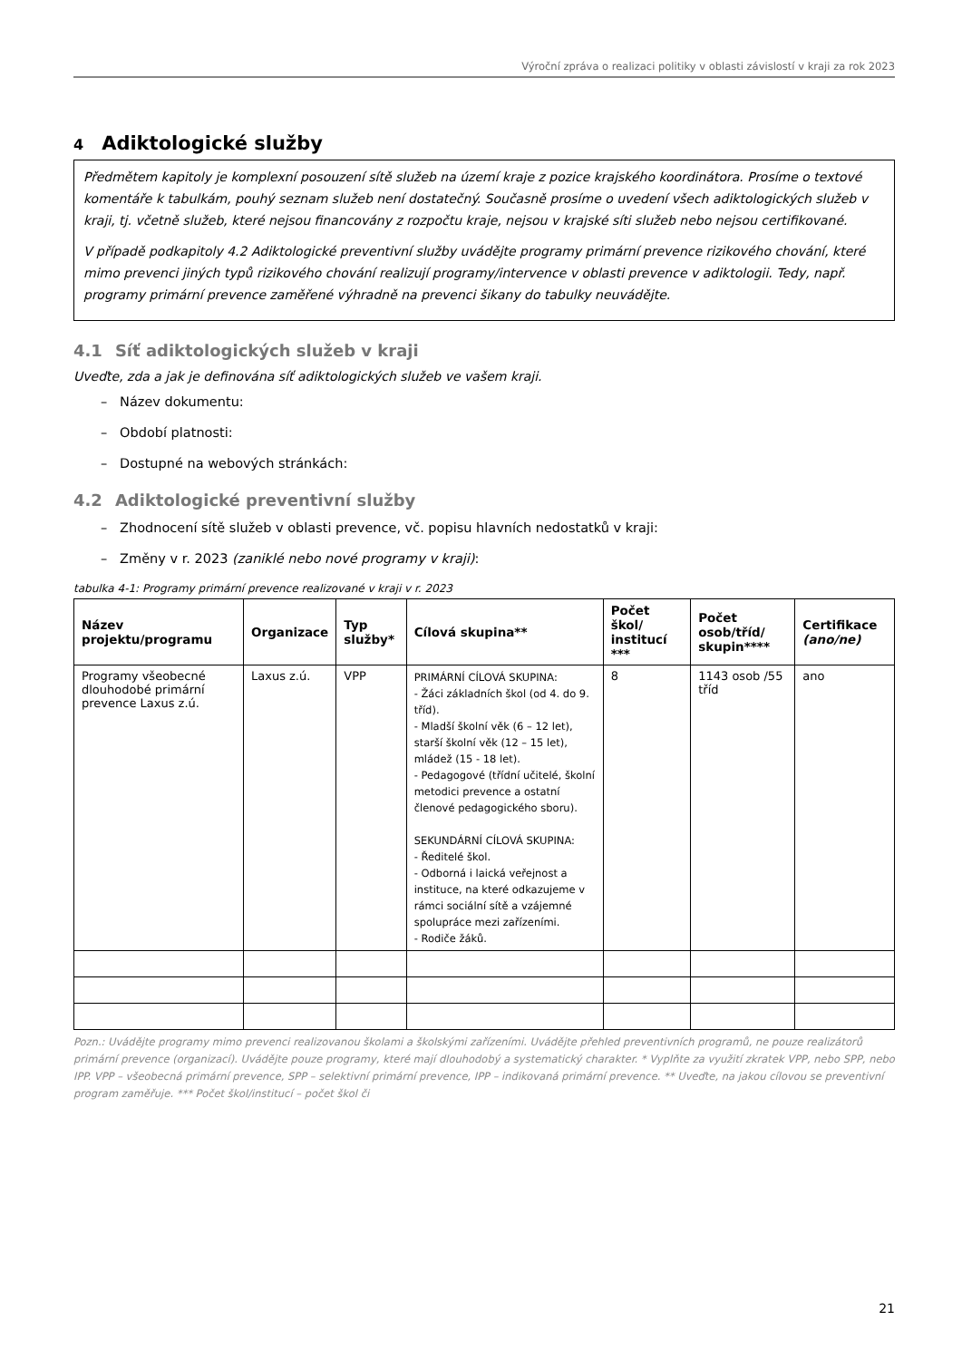Výroční zpráva o realizaci politiky v oblasti závislostí v kraji za rok 2023
4 Adiktologické služby
Předmětem kapitoly je komplexní posouzení sítě služeb na území kraje z pozice krajského koordinátora. Prosíme o textové komentáře k tabulkám, pouhý seznam služeb není dostatečný. Současně prosíme o uvedení všech adiktologických služeb v kraji, tj. včetně služeb, které nejsou financovány z rozpočtu kraje, nejsou v krajské síti služeb nebo nejsou certifikované.
V případě podkapitoly 4.2 Adiktologické preventivní služby uvádějte programy primární prevence rizikového chování, které mimo prevenci jiných typů rizikového chování realizují programy/intervence v oblasti prevence v adiktologii. Tedy, např. programy primární prevence zaměřené výhradně na prevenci šikany do tabulky neuvádějte.
4.1 Síť adiktologických služeb v kraji
Uveďte, zda a jak je definována síť adiktologických služeb ve vašem kraji.
– Název dokumentu:
– Období platnosti:
– Dostupné na webových stránkách:
4.2 Adiktologické preventivní služby
– Zhodnocení sítě služeb v oblasti prevence, vč. popisu hlavních nedostatků v kraji:
– Změny v r. 2023 (zaniklé nebo nové programy v kraji):
tabulka 4-1: Programy primární prevence realizované v kraji v r. 2023
| Název projektu/programu | Organizace | Typ služby* | Cílová skupina** | Počet škol/ institucí *** | Počet osob/tříd/ skupin**** | Certifikace (ano/ne) |
| --- | --- | --- | --- | --- | --- | --- |
| Programy všeobecné dlouhodobé primární prevence Laxus z.ú. | Laxus z.ú. | VPP | PRIMÁRNÍ CÍLOVÁ SKUPINA: - Žáci základních škol (od 4. do 9. tříd). - Mladší školní věk (6 – 12 let), starší školní věk (12 – 15 let), mládež (15 - 18 let). - Pedagogové (třídní učitelé, školní metodici prevence a ostatní členové pedagogického sboru). SEKUNDÁRNÍ CÍLOVÁ SKUPINA: - Ředitelé škol. - Odborná i laická veřejnost a instituce, na které odkazujeme v rámci sociální sítě a vzájemné spolupráce mezi zařízeními. - Rodiče žáků. | 8 | 1143 osob /55 tříd | ano |
Pozn.: Uvádějte programy mimo prevenci realizovanou školami a školskými zařízeními. Uvádějte přehled preventivních programů, ne pouze realizátorů primární prevence (organizací). Uvádějte pouze programy, které mají dlouhodobý a systematický charakter. * Vyplňte za využití zkratek VPP, nebo SPP, nebo IPP. VPP – všeobecná primární prevence, SPP – selektivní primární prevence, IPP – indikovaná primární prevence. ** Uveďte, na jakou cílovou se preventivní program zaměřuje. *** Počet škol/institucí – počet škol či
21